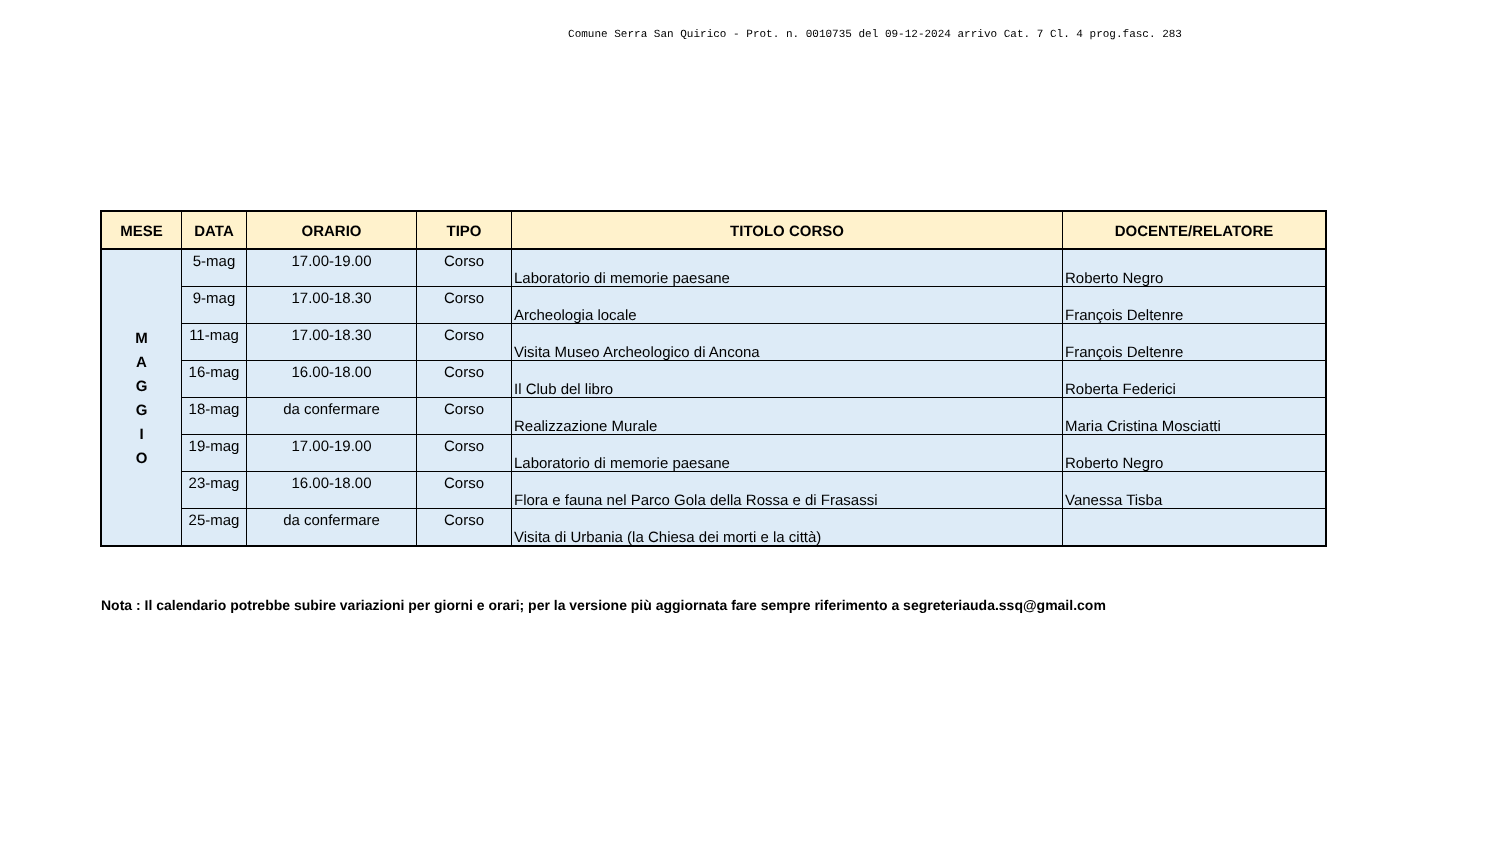Comune Serra San Quirico - Prot. n. 0010735 del 09-12-2024 arrivo Cat. 7 Cl. 4 prog.fasc. 283
| MESE | DATA | ORARIO | TIPO | TITOLO CORSO | DOCENTE/RELATORE |
| --- | --- | --- | --- | --- | --- |
| M A G G I O | 5-mag | 17.00-19.00 | Corso | Laboratorio di memorie paesane | Roberto Negro |
| | 9-mag | 17.00-18.30 | Corso | Archeologia locale | François Deltenre |
| | 11-mag | 17.00-18.30 | Corso | Visita Museo Archeologico di Ancona | François Deltenre |
| | 16-mag | 16.00-18.00 | Corso | Il Club del libro | Roberta Federici |
| | 18-mag | da confermare | Corso | Realizzazione Murale | Maria Cristina Mosciatti |
| | 19-mag | 17.00-19.00 | Corso | Laboratorio di memorie paesane | Roberto Negro |
| | 23-mag | 16.00-18.00 | Corso | Flora e fauna nel Parco Gola della Rossa e di Frasassi | Vanessa Tisba |
| | 25-mag | da confermare | Corso | Visita di Urbania (la Chiesa dei morti e la città) | |
Nota : Il calendario potrebbe subire variazioni per giorni e orari; per la versione più aggiornata fare sempre riferimento a segreteriauda.ssq@gmail.com